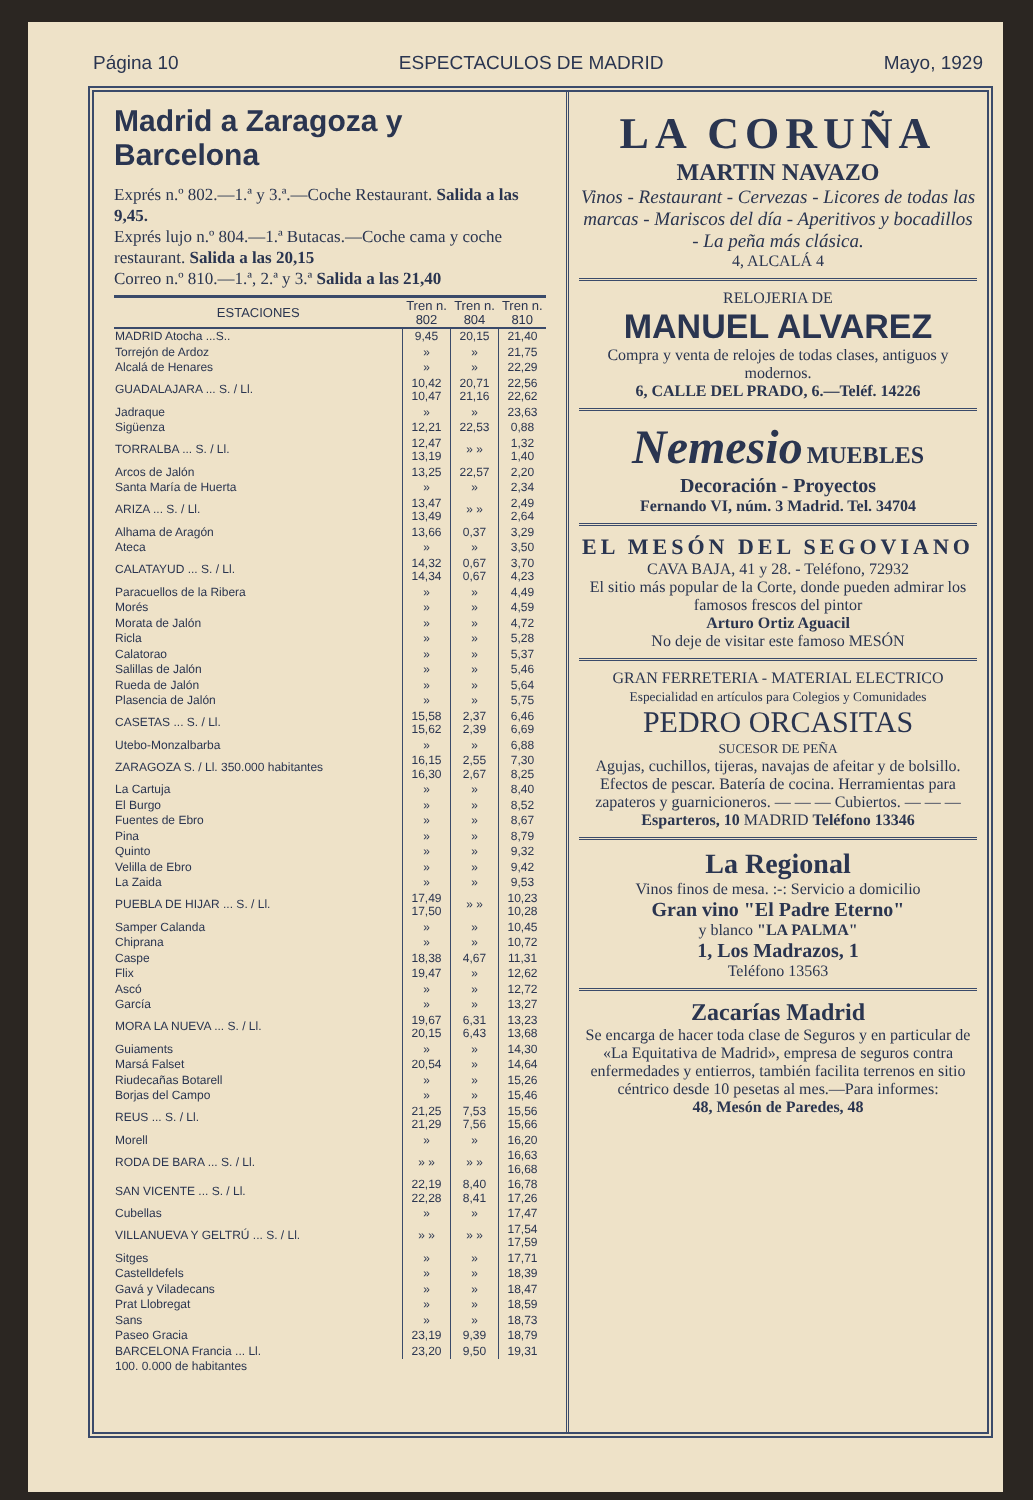Página 10 ESPECTACULOS DE MADRID Mayo, 1929
Madrid a Zaragoza y Barcelona
Exprés n.º 802.—1.ª y 3.ª.—Coche Restaurant. Salida a las 9,45.
Exprés lujo n.º 804.—1.ª Butacas.—Coche cama y coche restaurant. Salida a las 20,15
Correo n.º 810.—1.ª, 2.ª y 3.ª Salida a las 21,40
| ESTACIONES | Tren n. 802 | Tren n. 804 | Tren n. 810 |
| --- | --- | --- | --- |
| MADRID Atocha ...S.. | 9,45 | 20,15 | 21,40 |
| Torrejón de Ardoz | » | » | 21,75 |
| Alcalá de Henares | » | » | 22,29 |
| GUADALAJARA ... S. / Ll. | 10,42 10,47 | 20,71 21,16 | 22,56 22,62 |
| Jadraque | » | » | 23,63 |
| Sigüenza | 12,21 | 22,53 | 0,88 |
| TORRALBA ... S. / Ll. | 12,47 13,19 | » » | 1,32 1,40 |
| Arcos de Jalón | 13,25 | 22,57 | 2,20 |
| Santa María de Huerta | » | » | 2,34 |
| ARIZA ... S. / Ll. | 13,47 13,49 | » » | 2,49 2,64 |
| Alhama de Aragón | 13,66 | 0,37 | 3,29 |
| Ateca | » | » | 3,50 |
| CALATAYUD ... S. / Ll. | 14,32 14,34 | 0,67 0,67 | 3,70 4,23 |
| Paracuellos de la Ribera | » | » | 4,49 |
| Morés | » | » | 4,59 |
| Morata de Jalón | » | » | 4,72 |
| Ricla | » | » | 5,28 |
| Calatorao | » | » | 5,37 |
| Salillas de Jalón | » | » | 5,46 |
| Rueda de Jalón | » | » | 5,64 |
| Plasencia de Jalón | » | » | 5,75 |
| CASETAS ... S. / Ll. | 15,58 15,62 | 2,37 2,39 | 6,46 6,69 |
| Utebo-Monzalbarba | » | » | 6,88 |
| ZARAGOZA S. / Ll. 350.000 habitantes | 16,15 16,30 | 2,55 2,67 | 7,30 8,25 |
| La Cartuja | » | » | 8,40 |
| El Burgo | » | » | 8,52 |
| Fuentes de Ebro | » | » | 8,67 |
| Pina | » | » | 8,79 |
| Quinto | » | » | 9,32 |
| Velilla de Ebro | » | » | 9,42 |
| La Zaida | » | » | 9,53 |
| PUEBLA DE HIJAR ... S. / Ll. | 17,49 17,50 | » » | 10,23 10,28 |
| Samper Calanda | » | » | 10,45 |
| Chiprana | » | » | 10,72 |
| Caspe | 18,38 | 4,67 | 11,31 |
| Flix | 19,47 | » | 12,62 |
| Ascó | » | » | 12,72 |
| García | » | » | 13,27 |
| MORA LA NUEVA ... S. / Ll. | 19,67 20,15 | 6,31 6,43 | 13,23 13,68 |
| Guiaments | » | » | 14,30 |
| Marsá Falset | 20,54 | » | 14,64 |
| Riudecañas Botarell | » | » | 15,26 |
| Borjas del Campo | » | » | 15,46 |
| REUS ... S. / Ll. | 21,25 21,29 | 7,53 7,56 | 15,56 15,66 |
| Morell | » | » | 16,20 |
| RODA DE BARA ... S. / Ll. | » » | » » | 16,63 16,68 |
| SAN VICENTE ... S. / Ll. | 22,19 22,28 | 8,40 8,41 | 16,78 17,26 |
| Cubellas | » | » | 17,47 |
| VILLANUEVA Y GELTRÚ ... S. / Ll. | » » | » » | 17,54 17,59 |
| Sitges | » | » | 17,71 |
| Castelldefels | » | » | 18,39 |
| Gavá y Viladecans | » | » | 18,47 |
| Prat Llobregat | » | » | 18,59 |
| Sans | » | » | 18,73 |
| Paseo Gracia | 23,19 | 9,39 | 18,79 |
| BARCELONA Francia ... Ll. | 23,20 | 9,50 | 19,31 |
| 100. 0.000 de habitantes | | | |
LA CORUÑA
MARTIN NAVAZO
Vinos - Restaurant - Cervezas - Licores de todas las marcas - Mariscos del día - Aperitivos y bocadillos - La peña más clásica.
4, ALCALÁ 4
RELOJERIA DE
MANUEL ALVAREZ
Compra y venta de relojes de todas clases, antiguos y modernos.
6, CALLE DEL PRADO, 6.—Teléf. 14226
Nemesio MUEBLES
Decoración - Proyectos
Fernando VI, núm. 3 Madrid. Tel. 34704
EL MESÓN DEL SEGOVIANO
CAVA BAJA, 41 y 28. - Teléfono, 72932
El sitio más popular de la Corte, donde pueden admirar los famosos frescos del pintor
Arturo Ortiz Aguacil
No deje de visitar este famoso MESÓN
GRAN FERRETERIA - MATERIAL ELECTRICO
Especialidad en artículos para Colegios y Comunidades
PEDRO ORCASITAS
SUCESOR DE PEÑA
Agujas, cuchillos, tijeras, navajas de afeitar y de bolsillo. Efectos de pescar. Batería de cocina. Herramientas para zapateros y guarnicioneros. — — — Cubiertos. — — —
Esparteros, 10 MADRID Teléfono 13346
La Regional
Vinos finos de mesa. :-: Servicio a domicilio
Gran vino "El Padre Eterno"
y blanco "LA PALMA"
1, Los Madrazos, 1
Teléfono 13563
Zacarías Madrid
Se encarga de hacer toda clase de Seguros y en particular de «La Equitativa de Madrid», empresa de seguros contra enfermedades y entierros, también facilita terrenos en sitio céntrico desde 10 pesetas al mes.—Para informes:
48, Mesón de Paredes, 48